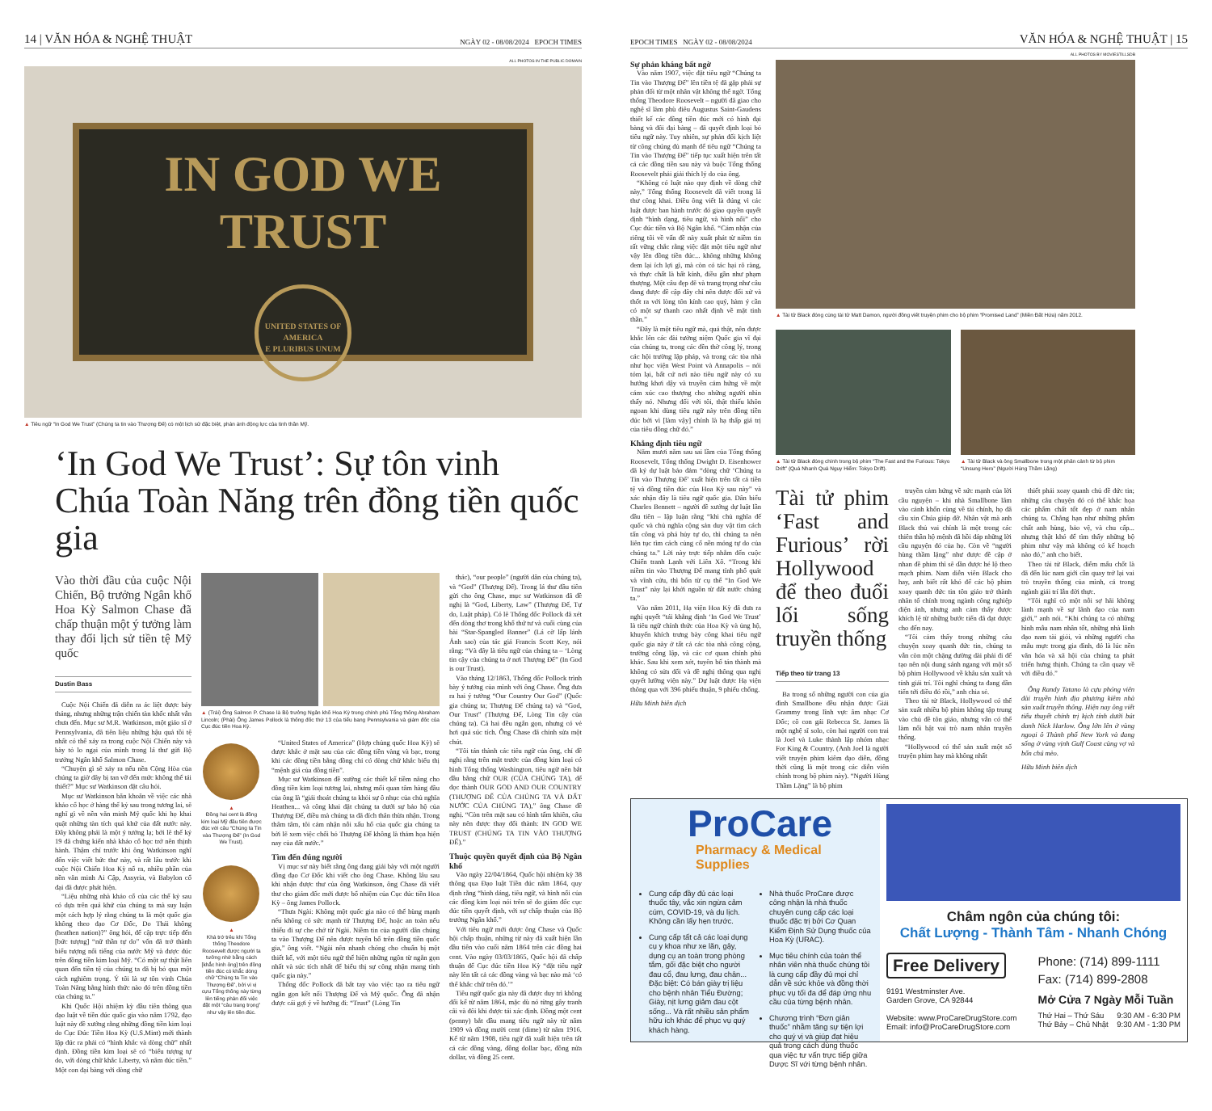14 | VĂN HÓA & NGHỆ THUẬT NGÀY 02 - 08/08/2024 EPOCH TIMES
ALL PHOTOS IN THE PUBLIC DOMAIN
IN GOD WE TRUST
UNITED STATES OF AMERICA
E PLURIBUS UNUM
▲ Tiêu ngữ “In God We Trust” (Chúng ta tin vào Thượng Đế) có một lịch sử đặc biệt, phản ánh động lực của tinh thần Mỹ.
‘In God We Trust’: Sự tôn vinh Chúa Toàn Năng trên đồng tiền quốc gia
Vào thời đầu của cuộc Nội Chiến, Bộ trưởng Ngân khố Hoa Kỳ Salmon Chase đã chấp thuận một ý tưởng làm thay đổi lịch sử tiền tệ Mỹ quốc
Dustin Bass
Cuộc Nội Chiến đã diễn ra ác liệt được bảy tháng, nhưng những trận chiến tàn khốc nhất vẫn chưa đến. Mục sư M.R. Watkinson, một giáo sĩ ở Pennsylvania, đã tiên liệu những hậu quả tồi tệ nhất có thể xảy ra trong cuộc Nội Chiến này và bày tỏ lo ngại của mình trong lá thư gửi Bộ trưởng Ngân khố Salmon Chase.
“Chuyện gì sẽ xảy ra nếu nền Cộng Hòa của chúng ta giờ đây bị tan vỡ đến mức không thể tái thiết?” Mục sư Watkinson đặt câu hỏi.
Mục sư Watkinson băn khoăn về việc các nhà khảo cổ học ở hàng thế kỷ sau trong tương lai, sẽ nghĩ gì về nền văn minh Mỹ quốc khi họ khai quật những tàn tích quá khứ của đất nước này. Đây không phải là một ý tưởng lạ; bởi lẽ thế kỷ 19 đã chứng kiến nhà khảo cổ học trở nên thịnh hành. Thậm chí trước khi ông Watkinson nghĩ đến việc viết bức thư này, và rất lâu trước khi cuộc Nội Chiến Hoa Kỳ nổ ra, nhiều phần của nền văn minh Ai Cập, Assyria, và Babylon cổ đại đã được phát hiện.
“Liệu những nhà khảo cổ của các thế kỷ sau có dựa trên quá khứ của chúng ta mà suy luận một cách hợp lý rằng chúng ta là một quốc gia không theo đạo Cơ Đốc, Do Thái không (heathen nation)?” ông hỏi, để cập trực tiếp đến [bức tượng] “nữ thần tự do” vốn đã trở thành biểu tượng nổi tiếng của nước Mỹ và được đúc trên đồng tiền kim loại Mỹ. “Có một sự thật liên quan đến tiền tệ của chúng ta đã bị bỏ qua một cách nghiêm trọng. Ý tôi là sự tôn vinh Chúa Toàn Năng bằng hình thức nào đó trên đồng tiền của chúng ta.”
Khi Quốc Hội nhiệm kỳ đầu tiên thông qua đạo luật về tiền đúc quốc gia vào năm 1792, đạo luật này đề xướng rằng những đồng tiền kim loại do Cục Đúc Tiền Hoa Kỳ (U.S.Mint) mới thành lập đúc ra phải có “hình khắc và dòng chữ” nhất định. Đồng tiền kim loại sẽ có “biểu tượng tự do, với dòng chữ khắc Liberty, và năm đúc tiền.” Một con đại bàng với dòng chữ
▲ (Trái) Ông Salmon P. Chase là Bộ trưởng Ngân khố Hoa Kỳ trong chính phủ Tổng thống Abraham Lincoln; (Phải) Ông James Pollock là thống đốc thứ 13 của tiểu bang Pennsylvania và giám đốc của Cục đúc tiền Hoa Kỳ.
▲
Đồng hai cent là đồng kim loại Mỹ đầu tiên được đúc với câu “Chúng ta Tin vào Thượng Đế” (In God We Trust).
▲
Khá trớ trêu khi Tổng thống Theodore Roosevelt được người ta tưởng nhớ bằng cách [khắc hình ông] trên đồng tiền đúc có khắc dòng chữ “Chúng ta Tin vào Thượng Đế”, bởi vì vị cựu Tổng thống này từng lên tiếng phản đối việc đặt một “câu trang trọng” như vậy lên tiền đúc.
“United States of America” (Hợp chủng quốc Hoa Kỳ) sẽ được khắc ở mặt sau của các đồng tiền vàng và bạc, trong khi các đồng tiền bằng đồng chỉ có dòng chữ khắc biểu thị “mệnh giá của đồng tiền”.
Mục sư Watkinson đề xướng các thiết kế tiềm năng cho đồng tiền kim loại tương lai, nhưng mối quan tâm hàng đầu của ông là “giải thoát chúng ta khỏi sự ô nhục của chủ nghĩa Heathen... và công khai đặt chúng ta dưới sự bảo hộ của Thượng Đế, điều mà chúng ta đã đích thân thừa nhận. Trong thâm tâm, tôi cảm nhận nỗi xấu hổ của quốc gia chúng ta bởi lẽ xem việc chối bỏ Thượng Đế không là thảm họa hiện nay của đất nước.”
Tìm đến đúng người
Vị mục sư này biết rằng ông đang giải bày với một người đồng đạo Cơ Đốc khi viết cho ông Chase. Không lâu sau khi nhận được thư của ông Watkinson, ông Chase đã viết thư cho giám đốc mới được bổ nhiệm của Cục đúc tiền Hoa Kỳ – ông James Pollock.
“Thưa Ngài: Không một quốc gia nào có thể hùng mạnh nếu không có sức mạnh từ Thượng Đế, hoặc an toàn nếu thiếu đi sự che chở từ Ngài. Niềm tin của người dân chúng ta vào Thượng Đế nên được tuyên bố trên đồng tiền quốc gia,” ông viết. “Ngài nên nhanh chóng cho chuẩn bị một thiết kế, với một tiêu ngữ thể hiện những ngôn từ ngắn gọn nhất và súc tích nhất để biểu thị sự công nhận mang tính quốc gia này.”
Thống đốc Pollock đã bắt tay vào việc tạo ra tiêu ngữ ngắn gọn kết nối Thượng Đế và Mỹ quốc. Ông đã nhận được cái gợi ý về hướng đi: “Trust” (Lòng Tin
thác), “our people” (người dân của chúng ta), và “God” (Thượng Đế). Trong lá thư đầu tiên gửi cho ông Chase, mục sư Watkinson đã đề nghị là “God, Liberty, Law” (Thượng Đế, Tự do, Luật pháp). Có lẽ Thống đốc Pollock đã xét đến dòng thơ trong khổ thứ tư và cuối cùng của bài “Star-Spangled Banner” (Lá cờ lấp lánh Ánh sao) của tác giả Francis Scott Key, nói rằng: “Và đây là tiêu ngữ của chúng ta – ‘Lòng tin cậy của chúng ta ở nơi Thượng Đế” (In God is our Trust).
Vào tháng 12/1863, Thống đốc Pollock trình bày ý tưởng của mình với ông Chase. Ông đưa ra hai ý tưởng “Our Country Our God” (Quốc gia chúng ta; Thượng Đế chúng ta) và “God, Our Trust” (Thượng Đế, Lòng Tin cậy của chúng ta). Cả hai đều ngắn gọn, nhưng có vẻ hơi quá súc tích. Ông Chase đã chỉnh sửa một chút.
“Tôi tán thành các tiêu ngữ của ông, chỉ đề nghị rằng trên mặt trước của đồng kim loại có hình Tổng thống Washington, tiêu ngữ nên bắt đầu bằng chữ OUR (CỦA CHÚNG TA), để đọc thành OUR GOD AND OUR COUNTRY (THƯỢNG ĐẾ CỦA CHÚNG TA VÀ ĐẤT NƯỚC CỦA CHÚNG TA),” ông Chase đề nghị. “Còn trên mặt sau có hình tấm khiên, câu này nên được thay đổi thành: IN GOD WE TRUST (CHÚNG TA TIN VÀO THƯỢNG ĐẾ).”
Thuộc quyền quyết định của Bộ Ngân khố
Vào ngày 22/04/1864, Quốc hội nhiệm kỳ 38 thông qua Đạo luật Tiền đúc năm 1864, quy định rằng “hình dáng, tiêu ngữ, và hình nổi của các đồng kim loại nói trên sẽ do giám đốc cục đúc tiền quyết định, với sự chấp thuận của Bộ trưởng Ngân khố.”
Với tiêu ngữ mới được ông Chase và Quốc hội chấp thuận, những từ này đã xuất hiện lần đầu tiên vào cuối năm 1864 trên các đồng hai cent. Vào ngày 03/03/1865, Quốc hội đã chấp thuận để Cục đúc tiền Hoa Kỳ “đặt tiêu ngữ này lên tất cả các đồng vàng và bạc nào mà ‘có thể khắc chữ trên đó.’”
Tiêu ngữ quốc gia này đã được duy trì không đổi kể từ năm 1864, mặc dù nó từng gây tranh cãi và đôi khi được tái xác định. Đồng một cent (penny) bắt đầu mang tiêu ngữ này từ năm 1909 và đồng mười cent (dime) từ năm 1916. Kể từ năm 1908, tiêu ngữ đã xuất hiện trên tất cả các đồng vàng, đồng dollar bạc, đồng nửa dollar, và đồng 25 cent.
EPOCH TIMES NGÀY 02 - 08/08/2024 VĂN HÓA & NGHỆ THUẬT | 15
Sự phản kháng bất ngờ
Vào năm 1907, việc đặt tiêu ngữ “Chúng ta Tin vào Thượng Đế” lên tiền tệ đã gặp phải sự phản đối từ một nhân vật không thể ngờ. Tổng thống Theodore Roosevelt – người đã giao cho nghệ sĩ làm phù điêu Augustus Saint-Gaudens thiết kế các đồng tiền đúc mới có hình đại bàng và đôi đại bàng – đã quyết định loại bỏ tiêu ngữ này. Tuy nhiên, sự phản đối kịch liệt từ công chúng đủ mạnh để tiêu ngữ “Chúng ta Tin vào Thượng Đế” tiếp tục xuất hiện trên tất cả các đồng tiền sau này và buộc Tổng thống Roosevelt phải giải thích lý do của ông.
“Không có luật nào quy định về dòng chữ này,” Tổng thống Roosevelt đã viết trong lá thư công khai. Điều ông viết là đúng vì các luật được ban hành trước đó giao quyền quyết định “hình dạng, tiêu ngữ, và hình nổi” cho Cục đúc tiền và Bộ Ngân khố. “Cảm nhận của riêng tôi về vấn đề này xuất phát từ niềm tin rất vững chắc rằng việc đặt một tiêu ngữ như vậy lên đồng tiền đúc... không những không đem lại ích lợi gì, mà còn có tác hại rõ ràng, và thực chất là bất kính, điều gần như phạm thượng. Một câu đẹp đẽ và trang trọng như câu đang được đề cập đây chỉ nên được đối xử và thốt ra với lòng tôn kính cao quý, hàm ý cần có một sự thanh cao nhất định về mặt tinh thần.”
“Đây là một tiêu ngữ mà, quả thật, nên được khắc lên các đài tưởng niệm Quốc gia vĩ đại của chúng ta, trong các đền thờ công lý, trong các hội trường lập pháp, và trong các tòa nhà như học viện West Point và Annapolis – nói tóm lại, bất cứ nơi nào tiêu ngữ này có xu hướng khơi dậy và truyền cảm hứng về một cảm xúc cao thượng cho những người nhìn thấy nó. Nhưng đối với tôi, thật thiếu khôn ngoan khi dùng tiêu ngữ này trên đồng tiền đúc bởi vì [làm vậy] chính là hạ thấp giá trị của tiêu đồng chữ đó.”
Khẳng định tiêu ngữ
Năm mươi năm sau sai lầm của Tổng thống Roosevelt, Tổng thống Dwight D. Eisenhower đã ký dự luật bảo đảm “dòng chữ ‘Chúng ta Tin vào Thượng Đế’ xuất hiện trên tất cả tiền tệ và đồng tiền đúc của Hoa Kỳ sau này” và xác nhận đây là tiêu ngữ quốc gia. Dân biểu Charles Bennett – người đề xướng dự luật lần đầu tiên – lập luận rằng “khi chủ nghĩa đế quốc và chủ nghĩa cộng sản duy vật tìm cách tấn công và phá hủy tự do, thì chúng ta nên liên tục tìm cách củng cố nền móng tự do của chúng ta.” Lời này trực tiếp nhắm đến cuộc Chiến tranh Lạnh với Liên Xô. “Trong khi niềm tin vào Thượng Đế mang tính phổ quát và vĩnh cửu, thì bốn từ cụ thể “In God We Trust” này lại khởi nguồn từ đất nước chúng ta.”
Vào năm 2011, Hạ viện Hoa Kỳ đã đưa ra nghị quyết “tái khẳng định ‘In God We Trust’ là tiêu ngữ chính thức của Hoa Kỳ và ủng hộ, khuyến khích trưng bày công khai tiêu ngữ quốc gia này ở tất cả các tòa nhà công cộng, trường công lập, và các cơ quan chính phủ khác. Sau khi xem xét, tuyên bố tán thành mà không có sửa đổi và đề nghị thông qua nghị quyết lưỡng viện này.” Dự luật được Hạ viện thông qua với 396 phiếu thuận, 9 phiếu chống.
Hữu Minh biên dịch
ALL PHOTOS BY MOVIESTILLSDB
▲ Tài tử Black đóng cùng tài tử Matt Damon, người đồng viết truyện phim cho bộ phim “Promised Land” (Miền Đất Hứa) năm 2012.
▲ Tài tử Black đóng chính trong bộ phim “The Fast and the Furious: Tokyo Drift” (Quá Nhanh Quá Nguy Hiểm: Tokyo Drift).
▲ Tài tử Black và ông Smallbone trong một phân cảnh từ bộ phim “Unsung Hero” (Người Hùng Thầm Lặng)
Tài tử phim ‘Fast and Furious’ rời Hollywood để theo đuổi lối sống truyền thống
Tiếp theo từ trang 13
Ba trong số những người con của gia đình Smallbone đều nhận được Giải Grammy trong lĩnh vực âm nhạc Cơ Đốc; cô con gái Rebecca St. James là một nghệ sĩ solo, còn hai người con trai là Joel và Luke thành lập nhóm nhạc For King & Country. (Anh Joel là người viết truyện phim kiêm đạo diễn, đồng thời cũng là một trong các diễn viên chính trong bộ phim này). “Người Hùng Thầm Lặng” là bộ phim
truyền cảm hứng về sức mạnh của lời cầu nguyện – khi nhà Smallbone lâm vào cảnh khốn cùng về tài chính, họ đã cầu xin Chúa giúp đỡ. Nhân vật mà anh Black thủ vai chính là một trong các thiên thần hộ mệnh đã hồi đáp những lời cầu nguyện đó của họ. Còn về “người hùng thầm lặng” như được đề cập ở nhan đề phim thì sẽ dần được hé lộ theo mạch phim. Nam diễn viên Black cho hay, anh biết rất khó để các bộ phim xoay quanh đức tin tôn giáo trở thành nhân tố chính trong ngành công nghiệp điện ảnh, nhưng anh cảm thấy được khích lệ từ những bước tiến đã đạt được cho đến nay.
“Tôi cảm thấy trong những câu chuyện xoay quanh đức tin, chúng ta vẫn còn một chặng đường dài phải đi để tạo nên nội dung sánh ngang với một số bộ phim Hollywood về khâu sản xuất và tính giải trí. Tôi nghĩ chúng ta đang dần tiến tới điều đó rồi,” anh chia sẻ.
Theo tài tử Black, Hollywood có thể sản xuất nhiều bộ phim không tập trung vào chủ đề tôn giáo, nhưng vẫn có thể làm nổi bật vai trò nam nhân truyền thống.
“Hollywood có thể sản xuất một số truyện phim hay mà không nhất
thiết phải xoay quanh chủ đề đức tin; những câu chuyện đó có thể khắc họa các phẩm chất tốt đẹp ở nam nhân chúng ta. Chẳng hạn như những phẩm chất anh hùng, bảo vệ, và chu cấp... nhưng thật khó để tìm thấy những bộ phim như vậy mà không có kế hoạch nào đó,” anh cho biết.
Theo tài tử Black, điểm mấu chốt là đã đến lúc nam giới cần quay trở lại vai trò truyền thống của mình, cả trong ngành giải trí lẫn đời thực.
“Tôi nghĩ có một nỗi sợ hãi không lành mạnh về sự lãnh đạo của nam giới,” anh nói. “Khi chúng ta có những hình mẫu nam nhân tốt, những nhà lãnh đạo nam tài giỏi, và những người cha mẫu mực trong gia đình, đó là lúc nền văn hóa và xã hội của chúng ta phát triển hưng thịnh. Chúng ta cần quay về với điều đó.”
Ông Randy Tatano là cựu phóng viên đài truyền hình địa phương kiêm nhà sản xuất truyền thông. Hiện nay ông viết tiểu thuyết chính trị kịch tính dưới bút danh Nick Harlow. Ông lớn lên ở vùng ngoại ô Thành phố New York và đang sống ở vùng vịnh Gulf Coast cùng vợ và bốn chú mèo.
Hữu Minh biên dịch
ProCare
Pharmacy & Medical Supplies
Cung cấp đầy đủ các loại thuốc tây, vắc xin ngừa cảm cúm, COVID-19, và du lịch. Không cần lấy hẹn trước.
Cung cấp tất cả các loại dụng cụ y khoa như xe lăn, gậy, dụng cụ an toàn trong phòng tắm, gối đặc biệt cho người đau cổ, đau lưng, đau chân... Đặc biệt: Có bán giày trị liệu cho bệnh nhân Tiểu Đường; Giày, nịt lưng giảm đau cột sống... Và rất nhiều sản phẩm hữu ích khác để phục vụ quý khách hàng.
Nhà thuốc ProCare được công nhận là nhà thuốc chuyên cung cấp các loại thuốc đặc trị bởi Cơ Quan Kiểm Định Sử Dụng thuốc của Hoa Kỳ (URAC).
Mục tiêu chính của toàn thể nhân viên nhà thuốc chúng tôi là cung cấp đầy đủ mọi chỉ dẫn về sức khỏe và đồng thời phục vụ tối đa để đáp ứng nhu cầu của từng bệnh nhân.
Chương trình “Đơn giản thuốc” nhằm tăng sự tiện lợi cho quý vị và giúp đạt hiệu quả trong cách dùng thuốc qua việc tư vấn trực tiếp giữa Dược Sĩ với từng bệnh nhân.
Châm ngôn của chúng tôi:
Chất Lượng - Thành Tâm - Nhanh Chóng
Free Delivery
9191 Westminster Ave.
Garden Grove, CA 92844
Website: www.ProCareDrugStore.com
Email: info@ProCareDrugStore.com
Phone: (714) 899-1111
Fax: (714) 899-2808
Mở Cửa 7 Ngày Mỗi Tuần
Thứ Hai – Thứ Sáu 9:30 AM - 6:30 PM
Thứ Bảy – Chủ Nhật 9:30 AM - 1:30 PM